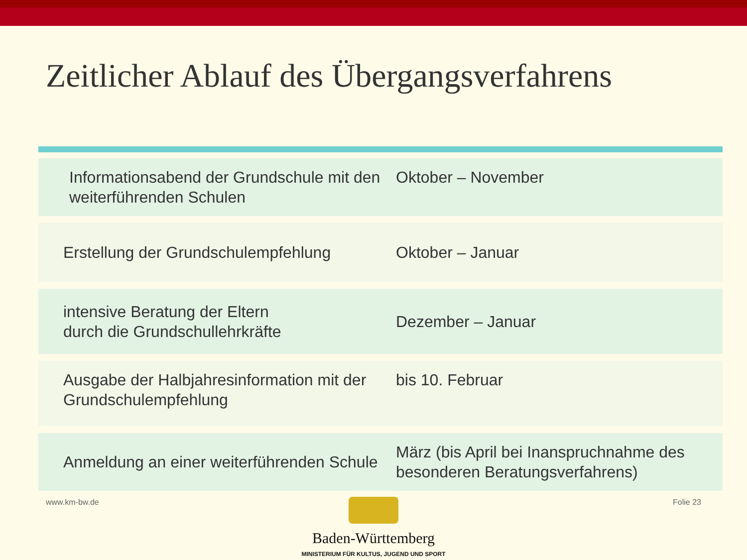Zeitlicher Ablauf des Übergangsverfahrens
| Informationsabend der Grundschule mit den weiterführenden Schulen | Oktober – November |
| Erstellung der Grundschulempfehlung | Oktober – Januar |
| intensive Beratung der Eltern durch die Grundschullehrkräfte | Dezember – Januar |
| Ausgabe der Halbjahresinformation mit der Grundschulempfehlung | bis 10. Februar |
| Anmeldung an einer weiterführenden Schule | März (bis April bei Inanspruchnahme des besonderen Beratungsverfahrens) |
www.km-bw.de Folie 23
Baden-Württemberg
MINISTERIUM FÜR KULTUS, JUGEND UND SPORT